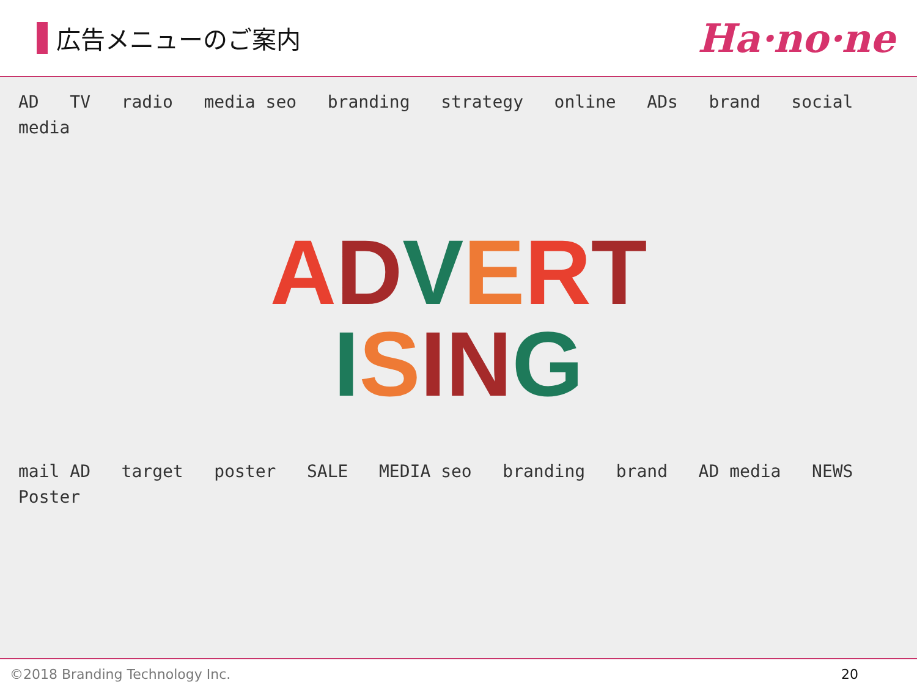広告メニューのご案内
Ha·no·ne
AD TV radio media seo branding strategy online ADs brand social media
ADVERT
ISING
mail AD target poster SALE MEDIA seo branding brand AD media NEWS Poster
©2018 Branding Technology Inc. 20